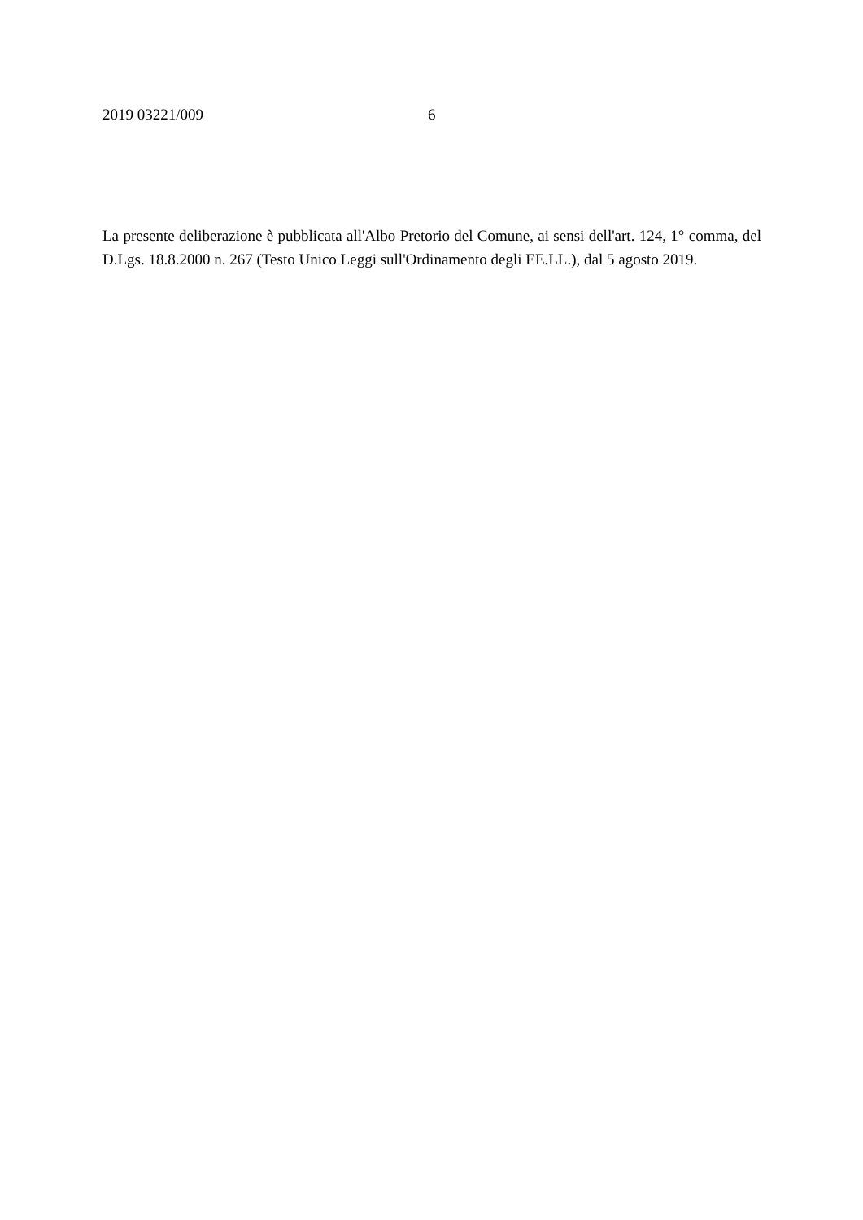2019 03221/009 6
La presente deliberazione è pubblicata all'Albo Pretorio del Comune, ai sensi dell'art. 124, 1° comma, del D.Lgs. 18.8.2000 n. 267 (Testo Unico Leggi sull'Ordinamento degli EE.LL.), dal 5 agosto 2019.